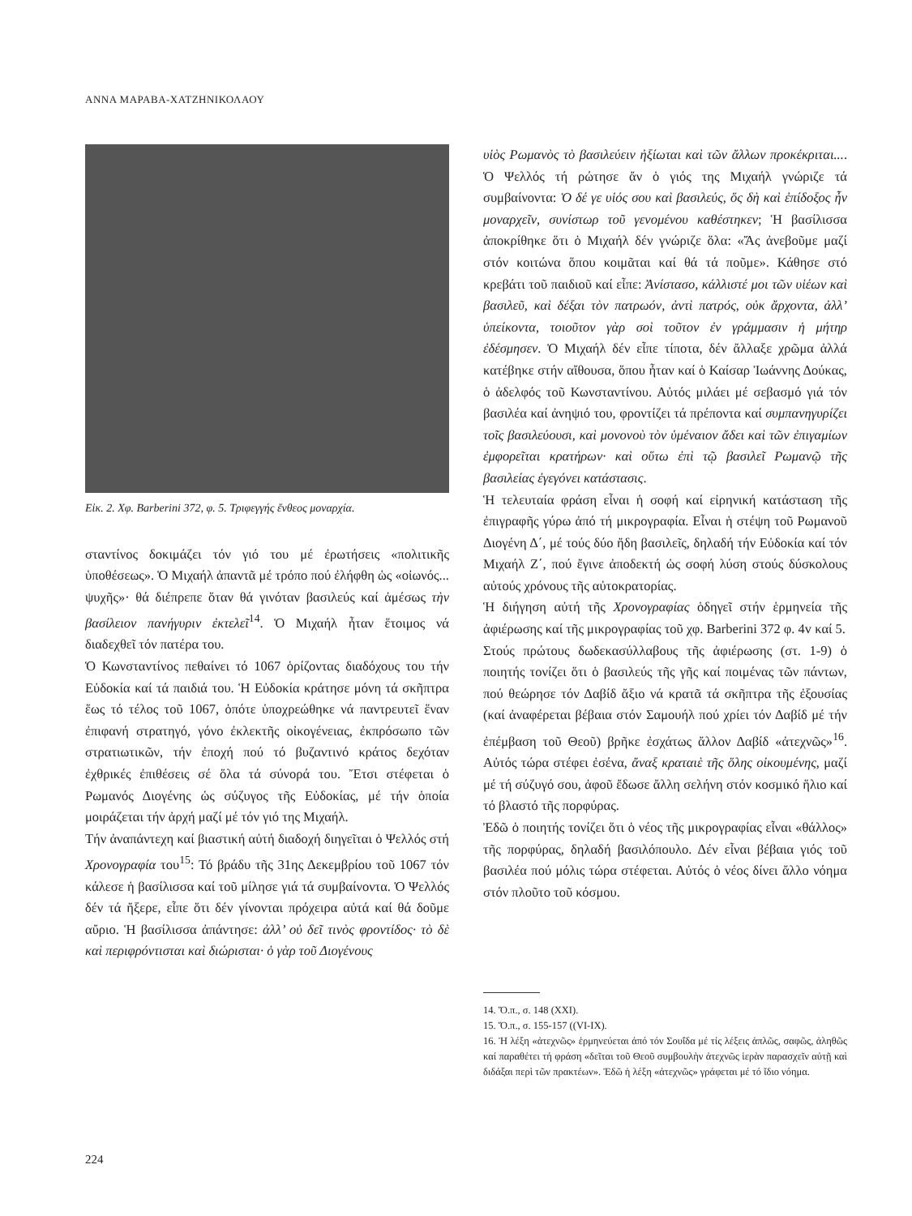ΑΝΝΑ ΜΑΡΑΒΑ-ΧΑΤΖΗΝΙΚΟΛΑΟΥ
Εἰκ. 2. Χφ. Barberini 372, φ. 5. Τριφεγγής ἔνθεος μοναρχία.
σταντίνος δοκιμάζει τόν γιό του μέ ἐρωτήσεις «πολιτικῆς ὑποθέσεως». Ὁ Μιχαήλ ἀπαντᾶ μέ τρόπο πού ἐλήφθη ὡς «οἰωνός... ψυχῆς»· θά διέπρεπε ὅταν θά γινόταν βασιλεύς καί ἀμέσως τὴν βασίλειον πανήγυριν ἐκτελεῖ<sup>14</sup>. Ὁ Μιχαήλ ἦταν ἕτοιμος νά διαδεχθεῖ τόν πατέρα του.
Ὁ Κωνσταντίνος πεθαίνει τό 1067 ὁρίζοντας διαδόχους του τήν Εὐδοκία καί τά παιδιά του. Ἡ Εὐδοκία κράτησε μόνη τά σκῆπτρα ἕως τό τέλος τοῦ 1067, ὁπότε ὑποχρεώθηκε νά παντρευτεῖ ἕναν ἐπιφανή στρατηγό, γόνο ἐκλεκτῆς οἰκογένειας, ἐκπρόσωπο τῶν στρατιωτικῶν, τήν ἐποχή πού τό βυζαντινό κράτος δεχόταν ἐχθρικές ἐπιθέσεις σέ ὅλα τά σύνορά του. Ἔτσι στέφεται ὁ Ρωμανός Διογένης ὡς σύζυγος τῆς Εὐδοκίας, μέ τήν ὁποία μοιράζεται τήν ἀρχή μαζί μέ τόν γιό της Μιχαήλ.
Τήν ἀναπάντεχη καί βιαστική αὐτή διαδοχή διηγεῖται ὁ Ψελλός στή Χρονογραφία του<sup>15</sup>: Τό βράδυ τῆς 31ης Δεκεμβρίου τοῦ 1067 τόν κάλεσε ἡ βασίλισσα καί τοῦ μίλησε γιά τά συμβαίνοντα. Ὁ Ψελλός δέν τά ἤξερε, εἶπε ὅτι δέν γίνονται πρόχειρα αὐτά καί θά δοῦμε αὔριο. Ἡ βασίλισσα ἀπάντησε: ἀλλ’ οὐ δεῖ τινὸς φροντίδος· τὸ δὲ καὶ περιφρόντισται καὶ διώρισται· ὁ γὰρ τοῦ Διογένους
υἱὸς Ρωμανὸς τὸ βασιλεύειν ἠξίωται καὶ τῶν ἄλλων προκέκριται.... Ὁ Ψελλός τή ρώτησε ἄν ὁ γιός της Μιχαήλ γνώριζε τά συμβαίνοντα: Ὁ δέ γε υἱός σου καὶ βασιλεύς, ὅς δὴ καὶ ἐπίδοξος ἦν μοναρχεῖν, συνίστωρ τοῦ γενομένου καθέστηκεν; Ἡ βασίλισσα ἀποκρίθηκε ὅτι ὁ Μιχαήλ δέν γνώριζε ὅλα: «Ἄς ἀνεβοῦμε μαζί στόν κοιτώνα ὅπου κοιμᾶται καί θά τά ποῦμε». Κάθησε στό κρεβάτι τοῦ παιδιοῦ καί εἶπε: Ἀνίστασο, κάλλιστέ μοι τῶν υἱέων καὶ βασιλεῦ, καὶ δέξαι τὸν πατρωόν, ἀντὶ πατρός, οὐκ ἄρχοντα, ἀλλ’ ὑπείκοντα, τοιοῦτον γὰρ σοὶ τοῦτον ἐν γράμμασιν ἡ μήτηρ ἐδέσμησεν. Ὁ Μιχαήλ δέν εἶπε τίποτα, δέν ἄλλαξε χρῶμα ἀλλά κατέβηκε στήν αἴθουσα, ὅπου ἦταν καί ὁ Καίσαρ Ἰωάννης Δούκας, ὁ ἀδελφός τοῦ Κωνσταντίνου. Αὐτός μιλάει μέ σεβασμό γιά τόν βασιλέα καί ἀνηψιό του, φροντίζει τά πρέποντα καί συμπανηγυρίζει τοῖς βασιλεύουσι, καὶ μονονοὺ τὸν ὑμέναιον ἄδει καὶ τῶν ἐπιγαμίων ἐμφορεῖται κρατήρων· καὶ οὕτω ἐπὶ τῷ βασιλεῖ Ρωμανῷ τῆς βασιλείας ἐγεγόνει κατάστασις.
Ἡ τελευταία φράση εἶναι ἡ σοφή καί εἰρηνική κατάσταση τῆς ἐπιγραφῆς γύρω ἀπό τή μικρογραφία. Εἶναι ἡ στέψη τοῦ Ρωμανοῦ Διογένη Δ΄, μέ τούς δύο ἤδη βασιλεῖς, δηλαδή τήν Εὐδοκία καί τόν Μιχαήλ Ζ΄, πού ἔγινε ἀποδεκτή ὡς σοφή λύση στούς δύσκολους αὐτούς χρόνους τῆς αὐτοκρατορίας.
Ἡ διήγηση αὐτή τῆς Χρονογραφίας ὁδηγεῖ στήν ἑρμηνεία τῆς ἀφιέρωσης καί τῆς μικρογραφίας τοῦ χφ. Barberini 372 φ. 4v καί 5.
Στούς πρώτους δωδεκασύλλαβους τῆς ἀφιέρωσης (στ. 1-9) ὁ ποιητής τονίζει ὅτι ὁ βασιλεύς τῆς γῆς καί ποιμένας τῶν πάντων, πού θεώρησε τόν Δαβίδ ἄξιο νά κρατᾶ τά σκῆπτρα τῆς ἐξουσίας (καί ἀναφέρεται βέβαια στόν Σαμουήλ πού χρίει τόν Δαβίδ μέ τήν ἐπέμβαση τοῦ Θεοῦ) βρῆκε ἐσχάτως ἄλλον Δαβίδ «ἀτεχνῶς»<sup>16</sup>. Αὐτός τώρα στέφει ἐσένα, ἄναξ κραταιὲ τῆς ὅλης οἰκουμένης, μαζί μέ τή σύζυγό σου, ἀφοῦ ἔδωσε ἄλλη σελήνη στόν κοσμικό ἥλιο καί τό βλαστό τῆς πορφύρας.
Ἐδῶ ὁ ποιητής τονίζει ὅτι ὁ νέος τῆς μικρογραφίας εἶναι «θάλλος» τῆς πορφύρας, δηλαδή βασιλόπουλο. Δέν εἶναι βέβαια γιός τοῦ βασιλέα πού μόλις τώρα στέφεται. Αὐτός ὁ νέος δίνει ἄλλο νόημα στόν πλοῦτο τοῦ κόσμου.
14. Ὅ.π., σ. 148 (XXI).
15. Ὅ.π., σ. 155-157 ((VI-IX).
16. Ἡ λέξη «ἀτεχνῶς» ἑρμηνεύεται ἀπό τόν Σουΐδα μέ τίς λέξεις ἁπλῶς, σαφῶς, ἀληθῶς καί παραθέτει τή φράση «δεῖται τοῦ Θεοῦ συμβουλὴν ἀτεχνῶς ἱερὰν παρασχεῖν αὐτῇ καὶ διδάξαι περὶ τῶν πρακτέων». Ἐδῶ ἡ λέξη «ἀτεχνῶς» γράφεται μέ τό ἴδιο νόημα.
224